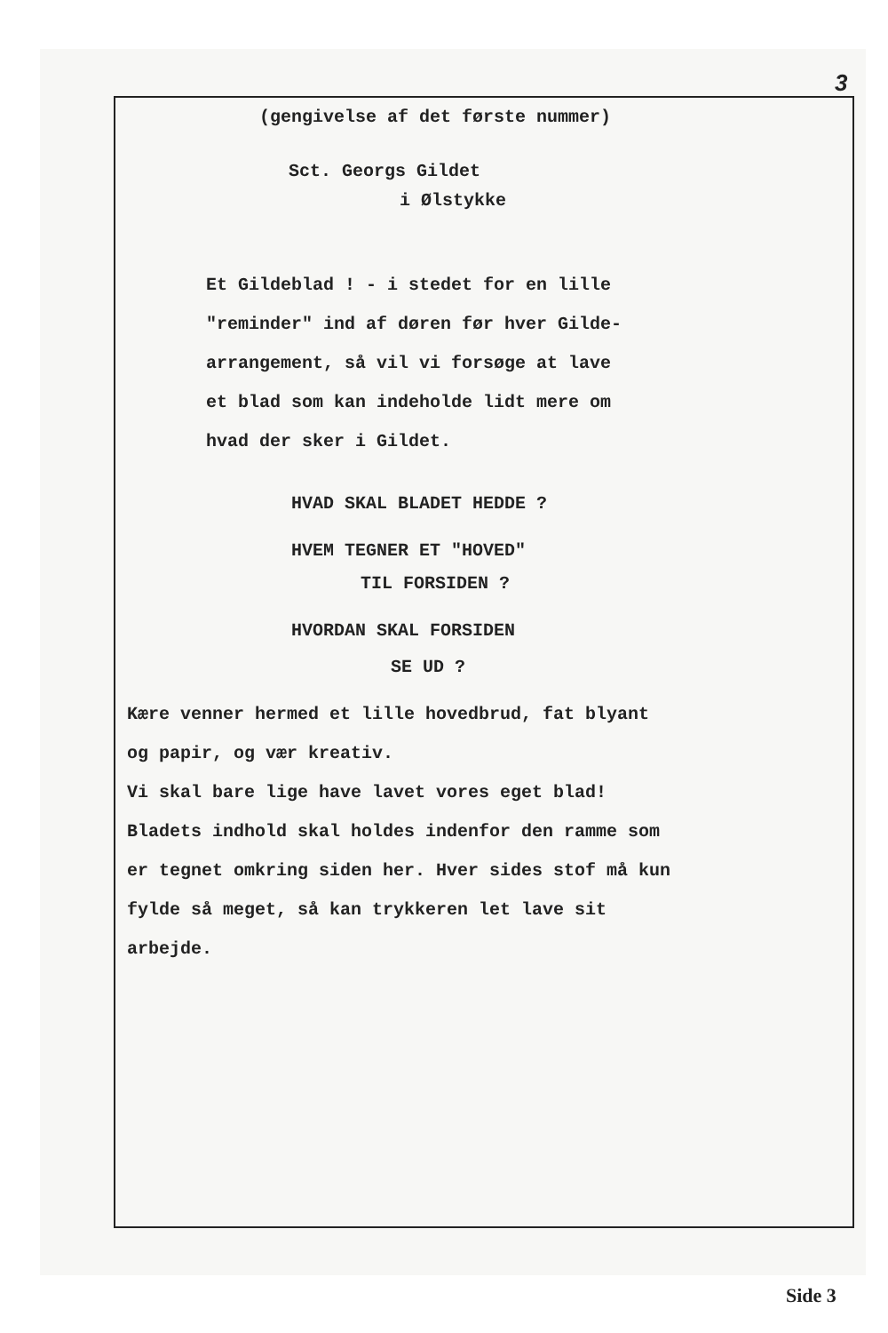3
(gengivelse af det første nummer)
Sct. Georgs Gildet
i Ølstykke
Et Gildeblad ! - i stedet for en lille
"reminder" ind af døren før hver Gilde-
arrangement, så vil vi forsøge at lave
et blad som kan indeholde lidt mere om
hvad der sker i Gildet.
HVAD SKAL BLADET HEDDE ?
HVEM TEGNER ET "HOVED"
TIL FORSIDEN ?
HVORDAN SKAL FORSIDEN
SE UD ?
Kære venner hermed et lille hovedbrud, fat blyant
og papir, og vær kreativ.
Vi skal bare lige have lavet vores eget blad!
Bladets indhold skal holdes indenfor den ramme som
er tegnet omkring siden her. Hver sides stof må kun
fylde så meget, så kan trykkeren let lave sit
arbejde.
Side 3